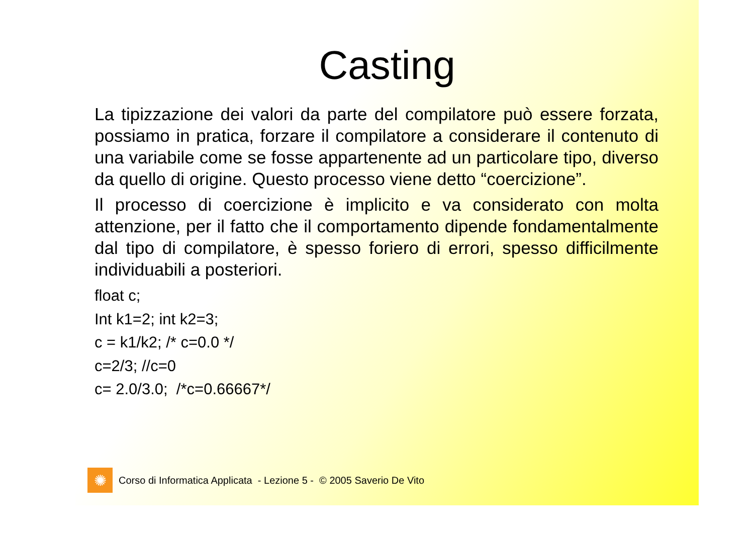Casting
La tipizzazione dei valori da parte del compilatore può essere forzata, possiamo in pratica, forzare il compilatore a considerare il contenuto di una variabile come se fosse appartenente ad un particolare tipo, diverso da quello di origine. Questo processo viene detto “coercizione”.
Il processo di coercizione è implicito e va considerato con molta attenzione, per il fatto che il comportamento dipende fondamentalmente dal tipo di compilatore, è spesso foriero di errori, spesso difficilmente individuabili a posteriori.
float c;
Int k1=2; int k2=3;
c = k1/k2; /* c=0.0 */
c=2/3; //c=0
c= 2.0/3.0; /*c=0.66667*/
✺
Corso di Informatica Applicata - Lezione 5 - © 2005 Saverio De Vito